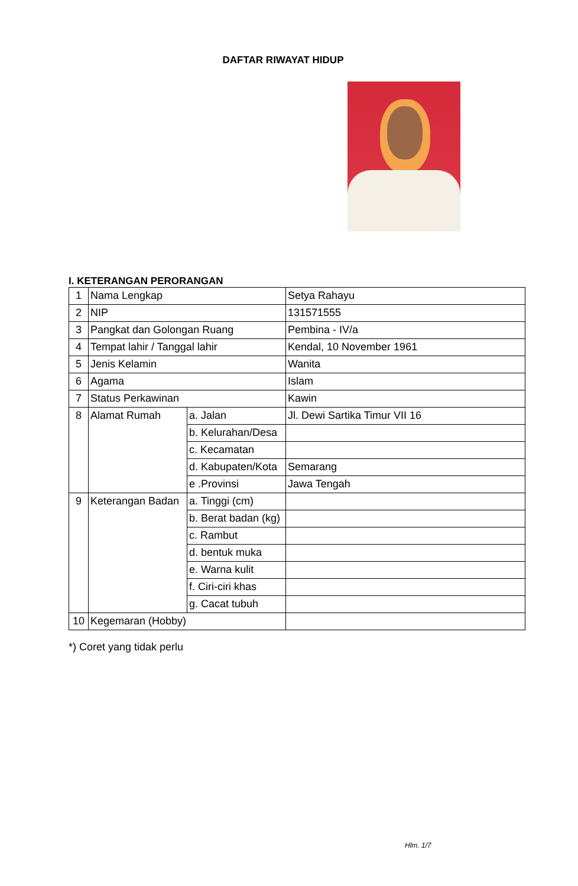DAFTAR RIWAYAT HIDUP
I. KETERANGAN PERORANGAN
| 1 | Nama Lengkap | | Setya Rahayu |
| 2 | NIP | | 131571555 |
| 3 | Pangkat dan Golongan Ruang | | Pembina - IV/a |
| 4 | Tempat lahir / Tanggal lahir | | Kendal, 10 November 1961 |
| 5 | Jenis Kelamin | | Wanita |
| 6 | Agama | | Islam |
| 7 | Status Perkawinan | | Kawin |
| 8 | Alamat Rumah | a. Jalan | Jl. Dewi Sartika Timur VII 16 |
| | | b. Kelurahan/Desa | |
| | | c. Kecamatan | |
| | | d. Kabupaten/Kota | Semarang |
| | | e .Provinsi | Jawa Tengah |
| 9 | Keterangan Badan | a. Tinggi (cm) | |
| | | b. Berat badan (kg) | |
| | | c. Rambut | |
| | | d. bentuk muka | |
| | | e. Warna kulit | |
| | | f. Ciri-ciri khas | |
| | | g. Cacat tubuh | |
| 10 | Kegemaran (Hobby) | | |
*) Coret yang tidak perlu
Hlm. 1/7